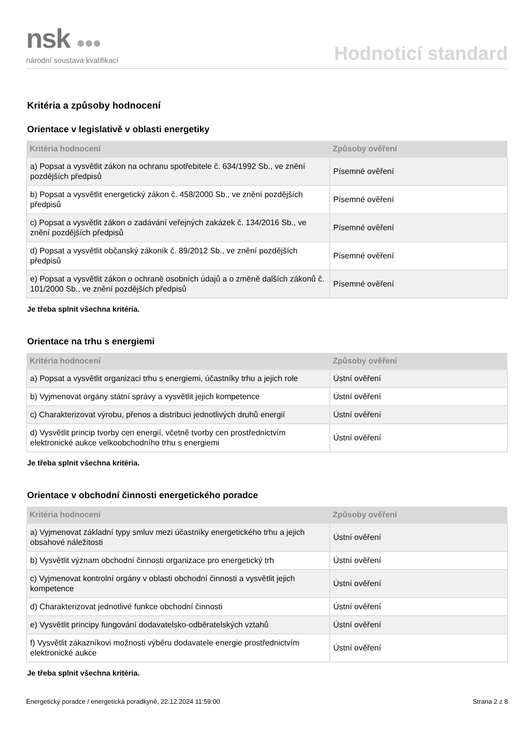nsk ●●●
národní soustava kvalifikací
Hodnoticí standard
Kritéria a způsoby hodnocení
Orientace v legislativě v oblasti energetiky
| Kritéria hodnocení | Způsoby ověření |
| --- | --- |
| a) Popsat a vysvětlit zákon na ochranu spotřebitele č. 634/1992 Sb., ve znění pozdějších předpisů | Písemné ověření |
| b) Popsat a vysvětlit energetický zákon č. 458/2000 Sb., ve znění pozdějších předpisů | Písemné ověření |
| c) Popsat a vysvětlit zákon o zadávání veřejných zakázek č. 134/2016 Sb., ve znění pozdějších předpisů | Písemné ověření |
| d) Popsat a vysvětlit občanský zákoník č. 89/2012 Sb., ve znění pozdějších předpisů | Písemné ověření |
| e) Popsat a vysvětlit zákon o ochraně osobních údajů a o změně dalších zákonů č. 101/2000 Sb., ve znění pozdějších předpisů | Písemné ověření |
Je třeba splnit všechna kritéria.
Orientace na trhu s energiemi
| Kritéria hodnocení | Způsoby ověření |
| --- | --- |
| a) Popsat a vysvětlit organizaci trhu s energiemi, účastníky trhu a jejich role | Ústní ověření |
| b) Vyjmenovat orgány státní správy a vysvětlit jejich kompetence | Ústní ověření |
| c) Charakterizovat výrobu, přenos a distribuci jednotlivých druhů energií | Ústní ověření |
| d) Vysvětlit princip tvorby cen energií, včetně tvorby cen prostřednictvím elektronické aukce velkoobchodního trhu s energiemi | Ústní ověření |
Je třeba splnit všechna kritéria.
Orientace v obchodní činnosti energetického poradce
| Kritéria hodnocení | Způsoby ověření |
| --- | --- |
| a) Vyjmenovat základní typy smluv mezi účastníky energetického trhu a jejich obsahové náležitosti | Ústní ověření |
| b) Vysvětlit význam obchodní činnosti organizace pro energetický trh | Ústní ověření |
| c) Vyjmenovat kontrolní orgány v oblasti obchodní činnosti a vysvětlit jejich kompetence | Ústní ověření |
| d) Charakterizovat jednotlivé funkce obchodní činnosti | Ústní ověření |
| e) Vysvětlit principy fungování dodavatelsko-odběratelských vztahů | Ústní ověření |
| f) Vysvětlit zákazníkovi možnosti výběru dodavatele energie prostřednictvím elektronické aukce | Ústní ověření |
Je třeba splnit všechna kritéria.
Energetický poradce / energetická poradkyně, 22.12.2024 11:59:00 Strana 2 z 8